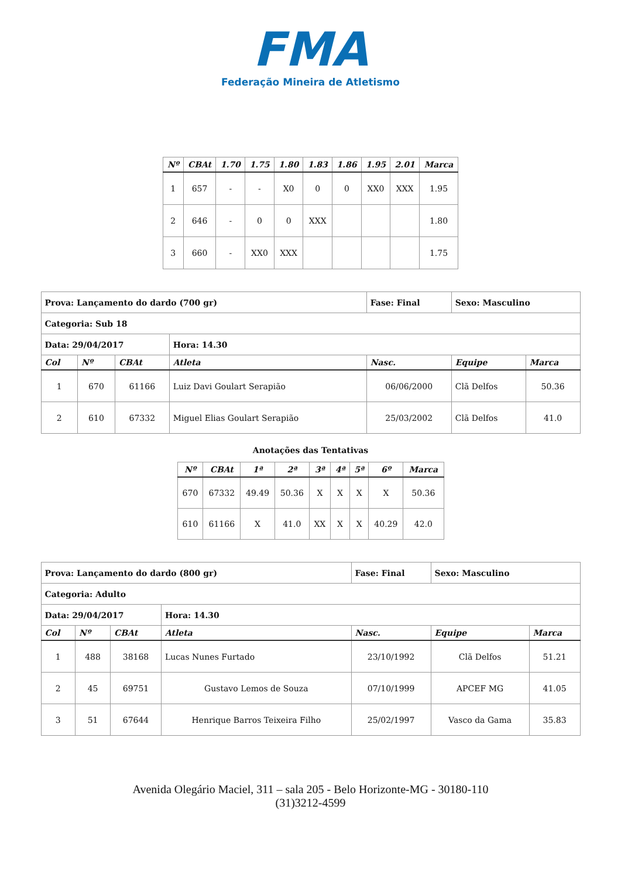FMA
Federação Mineira de Atletismo
| Nº | CBAt | 1.70 | 1.75 | 1.80 | 1.83 | 1.86 | 1.95 | 2.01 | Marca |
| --- | --- | --- | --- | --- | --- | --- | --- | --- | --- |
| 1 | 657 | - | - | X0 | 0 | 0 | XX0 | XXX | 1.95 |
| 2 | 646 | - | 0 | 0 | XXX | | | | 1.80 |
| 3 | 660 | - | XX0 | XXX | | | | | 1.75 |
| Prova: Lançamento do dardo (700 gr) | | | | Fase: Final | Sexo: Masculino | |
| Categoria: Sub 18 | | | | | | |
| Data: 29/04/2017 | | | Hora: 14.30 | | | |
| Col | Nº | CBAt | Atleta | Nasc. | Equipe | Marca |
| 1 | 670 | 61166 | Luiz Davi Goulart Serapião | 06/06/2000 | Clã Delfos | 50.36 |
| 2 | 610 | 67332 | Miguel Elias Goulart Serapião | 25/03/2002 | Clã Delfos | 41.0 |
Anotações das Tentativas
| Nº | CBAt | 1ª | 2ª | 3ª | 4ª | 5ª | 6º | Marca |
| --- | --- | --- | --- | --- | --- | --- | --- | --- |
| 670 | 67332 | 49.49 | 50.36 | X | X | X | X | 50.36 |
| 610 | 61166 | X | 41.0 | XX | X | X | 40.29 | 42.0 |
| Prova: Lançamento do dardo (800 gr) | | | | Fase: Final | Sexo: Masculino | |
| Categoria: Adulto | | | | | | |
| Data: 29/04/2017 | | | Hora: 14.30 | | | |
| Col | Nº | CBAt | Atleta | Nasc. | Equipe | Marca |
| 1 | 488 | 38168 | Lucas Nunes Furtado | 23/10/1992 | Clã Delfos | 51.21 |
| 2 | 45 | 69751 | Gustavo Lemos de Souza | 07/10/1999 | APCEF MG | 41.05 |
| 3 | 51 | 67644 | Henrique Barros Teixeira Filho | 25/02/1997 | Vasco da Gama | 35.83 |
Avenida Olegário Maciel, 311 – sala 205 - Belo Horizonte-MG - 30180-110
(31)3212-4599